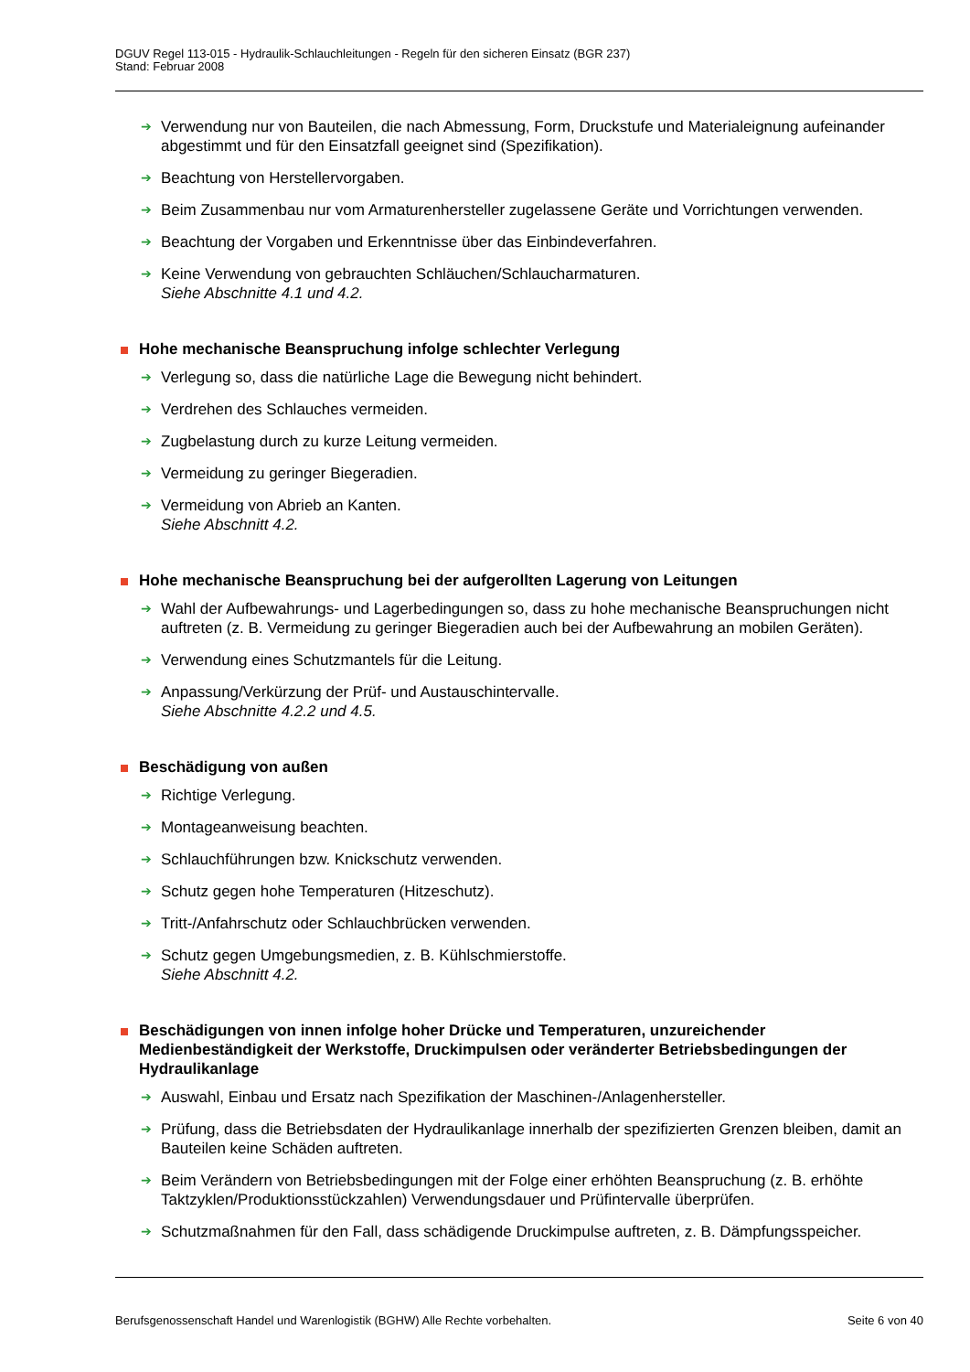DGUV Regel 113-015 - Hydraulik-Schlauchleitungen - Regeln für den sicheren Einsatz (BGR 237)
Stand: Februar 2008
➔ Verwendung nur von Bauteilen, die nach Abmessung, Form, Druckstufe und Materialeignung aufeinander abgestimmt und für den Einsatzfall geeignet sind (Spezifikation).
➔ Beachtung von Herstellervorgaben.
➔ Beim Zusammenbau nur vom Armaturenhersteller zugelassene Geräte und Vorrichtungen verwenden.
➔ Beachtung der Vorgaben und Erkenntnisse über das Einbindeverfahren.
➔ Keine Verwendung von gebrauchten Schläuchen/Schlaucharmaturen.
Siehe Abschnitte 4.1 und 4.2.
Hohe mechanische Beanspruchung infolge schlechter Verlegung
➔ Verlegung so, dass die natürliche Lage die Bewegung nicht behindert.
➔ Verdrehen des Schlauches vermeiden.
➔ Zugbelastung durch zu kurze Leitung vermeiden.
➔ Vermeidung zu geringer Biegeradien.
➔ Vermeidung von Abrieb an Kanten.
Siehe Abschnitt 4.2.
Hohe mechanische Beanspruchung bei der aufgerollten Lagerung von Leitungen
➔ Wahl der Aufbewahrungs- und Lagerbedingungen so, dass zu hohe mechanische Beanspruchungen nicht auftreten (z. B. Vermeidung zu geringer Biegeradien auch bei der Aufbewahrung an mobilen Geräten).
➔ Verwendung eines Schutzmantels für die Leitung.
➔ Anpassung/Verkürzung der Prüf- und Austauschintervalle.
Siehe Abschnitte 4.2.2 und 4.5.
Beschädigung von außen
➔ Richtige Verlegung.
➔ Montageanweisung beachten.
➔ Schlauchführungen bzw. Knickschutz verwenden.
➔ Schutz gegen hohe Temperaturen (Hitzeschutz).
➔ Tritt-/Anfahrschutz oder Schlauchbrücken verwenden.
➔ Schutz gegen Umgebungsmedien, z. B. Kühlschmierstoffe.
Siehe Abschnitt 4.2.
Beschädigungen von innen infolge hoher Drücke und Temperaturen, unzureichender Medienbeständigkeit der Werkstoffe, Druckimpulsen oder veränderter Betriebsbedingungen der Hydraulikanlage
➔ Auswahl, Einbau und Ersatz nach Spezifikation der Maschinen-/Anlagenhersteller.
➔ Prüfung, dass die Betriebsdaten der Hydraulikanlage innerhalb der spezifizierten Grenzen bleiben, damit an Bauteilen keine Schäden auftreten.
➔ Beim Verändern von Betriebsbedingungen mit der Folge einer erhöhten Beanspruchung (z. B. erhöhte Taktzyklen/Produktionsstückzahlen) Verwendungsdauer und Prüfintervalle überprüfen.
➔ Schutzmaßnahmen für den Fall, dass schädigende Druckimpulse auftreten, z. B. Dämpfungsspeicher.
Berufsgenossenschaft Handel und Warenlogistik (BGHW) Alle Rechte vorbehalten. Seite 6 von 40